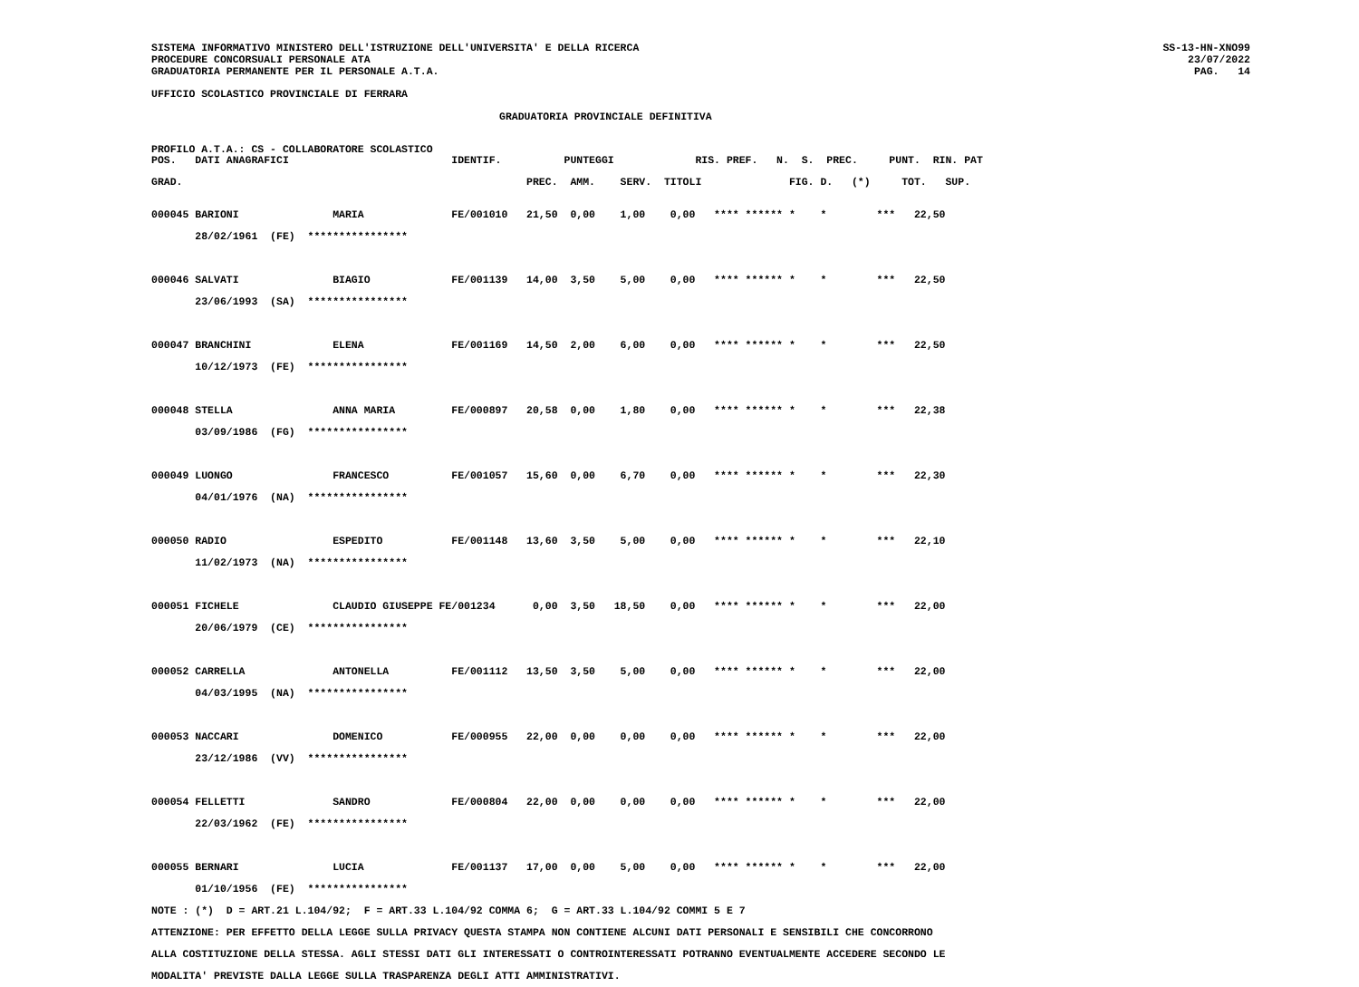SISTEMA INFORMATIVO MINISTERO DELL'ISTRUZIONE DELL'UNIVERSITA' E DELLA RICERCA
PROCEDURE CONCORSUALI PERSONALE ATA
GRADUATORIA PERMANENTE PER IL PERSONALE A.T.A.
SS-13-HN-XNO99
23/07/2022
PAG.   14
UFFICIO SCOLASTICO PROVINCIALE DI FERRARA
GRADUATORIA PROVINCIALE DEFINITIVA
PROFILO A.T.A.: CS - COLLABORATORE SCOLASTICO
POS.   DATI ANAGRAFICI                          IDENTIF.          PUNTEGGI             RIS. PREF.   N.  S.  PREC.     PUNT.  RIN. PAT

GRAD.                                                       PREC.  AMM.    SERV.  TITOLI              FIG. D.   (*)     TOT.   SUP.
000045 BARIONI               MARIA              FE/001010   21,50  0,00    1,00    0,00   **** ****** *    *        ***   22,50
       28/02/1961  (FE)  ****************

000046 SALVATI               BIAGIO             FE/001139   14,00  3,50    5,00    0,00   **** ****** *    *        ***   22,50
       23/06/1993  (SA)  ****************

000047 BRANCHINI             ELENA              FE/001169   14,50  2,00    6,00    0,00   **** ****** *    *        ***   22,50
       10/12/1973  (FE)  ****************

000048 STELLA                ANNA MARIA         FE/000897   20,58  0,00    1,80    0,00   **** ****** *    *        ***   22,38
       03/09/1986  (FG)  ****************

000049 LUONGO                FRANCESCO          FE/001057   15,60  0,00    6,70    0,00   **** ****** *    *        ***   22,30
       04/01/1976  (NA)  ****************

000050 RADIO                 ESPEDITO           FE/001148   13,60  3,50    5,00    0,00   **** ****** *    *        ***   22,10
       11/02/1973  (NA)  ****************

000051 FICHELE               CLAUDIO GIUSEPPE FE/001234      0,00  3,50   18,50    0,00   **** ****** *    *        ***   22,00
       20/06/1979  (CE)  ****************

000052 CARRELLA              ANTONELLA          FE/001112   13,50  3,50    5,00    0,00   **** ****** *    *        ***   22,00
       04/03/1995  (NA)  ****************

000053 NACCARI               DOMENICO           FE/000955   22,00  0,00    0,00    0,00   **** ****** *    *        ***   22,00
       23/12/1986  (VV)  ****************

000054 FELLETTI              SANDRO             FE/000804   22,00  0,00    0,00    0,00   **** ****** *    *        ***   22,00
       22/03/1962  (FE)  ****************

000055 BERNARI               LUCIA              FE/001137   17,00  0,00    5,00    0,00   **** ****** *    *        ***   22,00
       01/10/1956  (FE)  ****************
NOTE : (*)  D = ART.21 L.104/92;  F = ART.33 L.104/92 COMMA 6;  G = ART.33 L.104/92 COMMI 5 E 7
ATTENZIONE: PER EFFETTO DELLA LEGGE SULLA PRIVACY QUESTA STAMPA NON CONTIENE ALCUNI DATI PERSONALI E SENSIBILI CHE CONCORRONO
ALLA COSTITUZIONE DELLA STESSA. AGLI STESSI DATI GLI INTERESSATI O CONTROINTERESSATI POTRANNO EVENTUALMENTE ACCEDERE SECONDO LE
MODALITA' PREVISTE DALLA LEGGE SULLA TRASPARENZA DEGLI ATTI AMMINISTRATIVI.